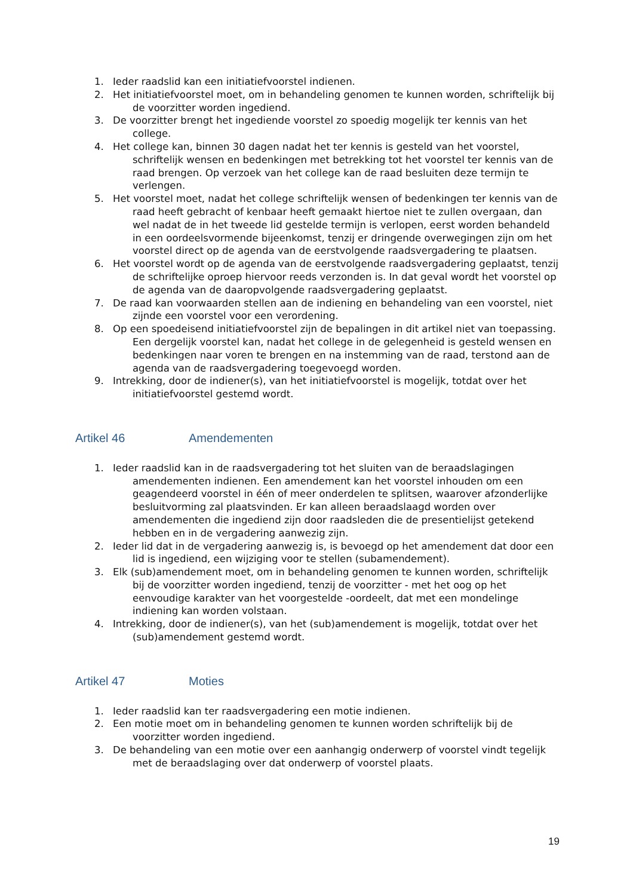1. Ieder raadslid kan een initiatiefvoorstel indienen.
2. Het initiatiefvoorstel moet, om in behandeling genomen te kunnen worden, schriftelijk bij de voorzitter worden ingediend.
3. De voorzitter brengt het ingediende voorstel zo spoedig mogelijk ter kennis van het college.
4. Het college kan, binnen 30 dagen nadat het ter kennis is gesteld van het voorstel, schriftelijk wensen en bedenkingen met betrekking tot het voorstel ter kennis van de raad brengen. Op verzoek van het college kan de raad besluiten deze termijn te verlengen.
5. Het voorstel moet, nadat het college schriftelijk wensen of bedenkingen ter kennis van de raad heeft gebracht of kenbaar heeft gemaakt hiertoe niet te zullen overgaan, dan wel nadat de in het tweede lid gestelde termijn is verlopen, eerst worden behandeld in een oordeelsvormende bijeenkomst, tenzij er dringende overwegingen zijn om het voorstel direct op de agenda van de eerstvolgende raadsvergadering te plaatsen.
6. Het voorstel wordt op de agenda van de eerstvolgende raadsvergadering geplaatst, tenzij de schriftelijke oproep hiervoor reeds verzonden is. In dat geval wordt het voorstel op de agenda van de daaropvolgende raadsvergadering geplaatst.
7. De raad kan voorwaarden stellen aan de indiening en behandeling van een voorstel, niet zijnde een voorstel voor een verordening.
8. Op een spoedeisend initiatiefvoorstel zijn de bepalingen in dit artikel niet van toepassing. Een dergelijk voorstel kan, nadat het college in de gelegenheid is gesteld wensen en bedenkingen naar voren te brengen en na instemming van de raad, terstond aan de agenda van de raadsvergadering toegevoegd worden.
9. Intrekking, door de indiener(s), van het initiatiefvoorstel is mogelijk, totdat over het initiatiefvoorstel gestemd wordt.
Artikel 46 Amendementen
1. Ieder raadslid kan in de raadsvergadering tot het sluiten van de beraadslagingen amendementen indienen. Een amendement kan het voorstel inhouden om een geagendeerd voorstel in één of meer onderdelen te splitsen, waarover afzonderlijke besluitvorming zal plaatsvinden. Er kan alleen beraadslaagd worden over amendementen die ingediend zijn door raadsleden die de presentielijst getekend hebben en in de vergadering aanwezig zijn.
2. Ieder lid dat in de vergadering aanwezig is, is bevoegd op het amendement dat door een lid is ingediend, een wijziging voor te stellen (subamendement).
3. Elk (sub)amendement moet, om in behandeling genomen te kunnen worden, schriftelijk bij de voorzitter worden ingediend, tenzij de voorzitter - met het oog op het eenvoudige karakter van het voorgestelde -oordeelt, dat met een mondelinge indiening kan worden volstaan.
4. Intrekking, door de indiener(s), van het (sub)amendement is mogelijk, totdat over het (sub)amendement gestemd wordt.
Artikel 47 Moties
1. Ieder raadslid kan ter raadsvergadering een motie indienen.
2. Een motie moet om in behandeling genomen te kunnen worden schriftelijk bij de voorzitter worden ingediend.
3. De behandeling van een motie over een aanhangig onderwerp of voorstel vindt tegelijk met de beraadslaging over dat onderwerp of voorstel plaats.
19